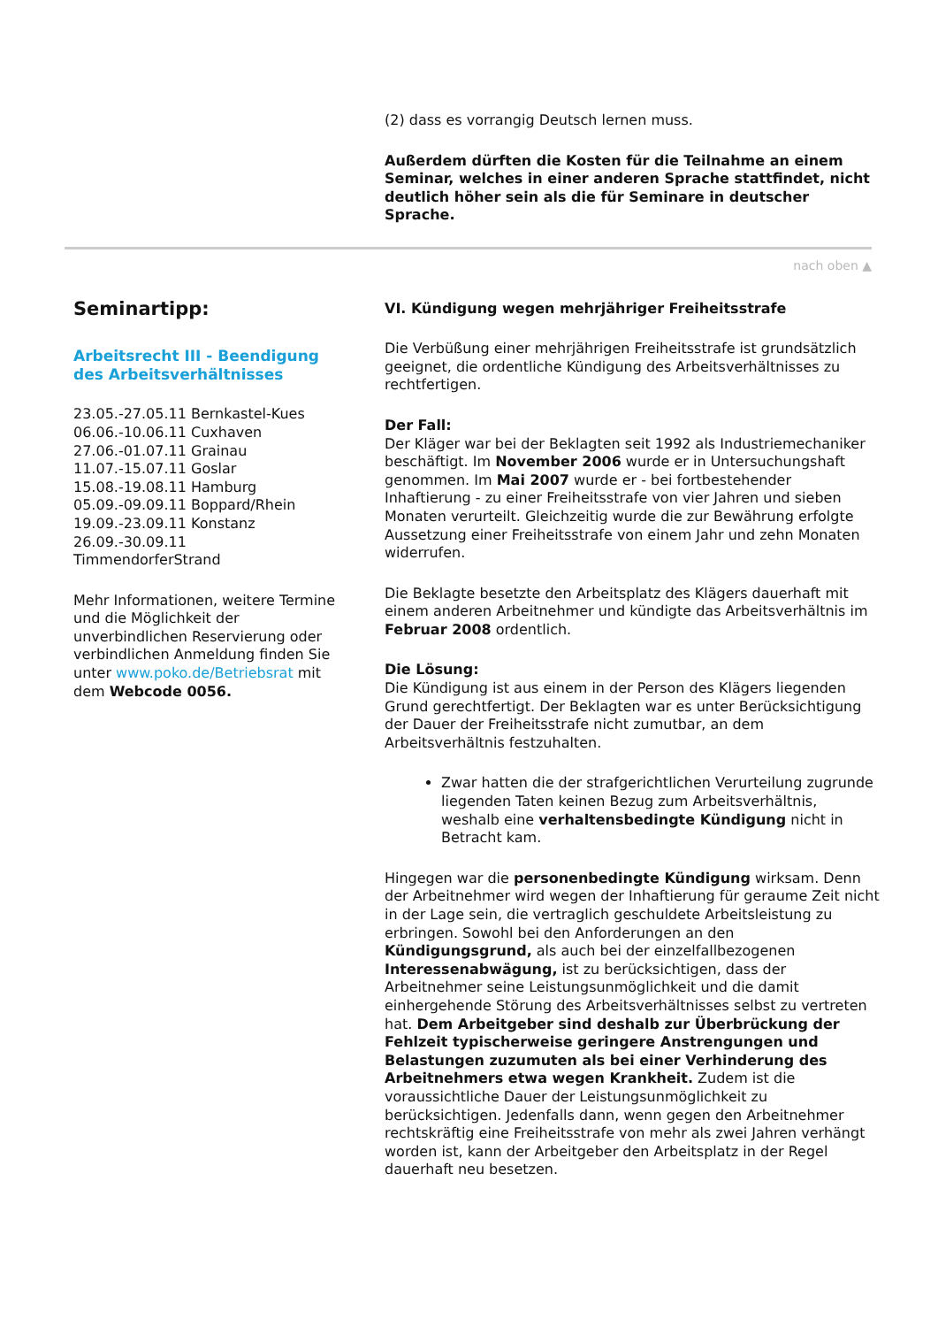(2) dass es vorrangig Deutsch lernen muss.
Außerdem dürften die Kosten für die Teilnahme an einem Seminar, welches in einer anderen Sprache stattfindet, nicht deutlich höher sein als die für Seminare in deutscher Sprache.
nach oben ▲
Seminartipp:
Arbeitsrecht III - Beendigung des Arbeitsverhältnisses
23.05.-27.05.11 Bernkastel-Kues
06.06.-10.06.11 Cuxhaven
27.06.-01.07.11 Grainau
11.07.-15.07.11 Goslar
15.08.-19.08.11 Hamburg
05.09.-09.09.11 Boppard/Rhein
19.09.-23.09.11 Konstanz
26.09.-30.09.11
TimmendorferStrand
Mehr Informationen, weitere Termine und die Möglichkeit der unverbindlichen Reservierung oder verbindlichen Anmeldung finden Sie unter www.poko.de/Betriebsrat mit dem Webcode 0056.
VI. Kündigung wegen mehrjähriger Freiheitsstrafe
Die Verbüßung einer mehrjährigen Freiheitsstrafe ist grundsätzlich geeignet, die ordentliche Kündigung des Arbeitsverhältnisses zu rechtfertigen.
Der Fall:
Der Kläger war bei der Beklagten seit 1992 als Industriemechaniker beschäftigt. Im November 2006 wurde er in Untersuchungshaft genommen. Im Mai 2007 wurde er - bei fortbestehender Inhaftierung - zu einer Freiheitsstrafe von vier Jahren und sieben Monaten verurteilt. Gleichzeitig wurde die zur Bewährung erfolgte Aussetzung einer Freiheitsstrafe von einem Jahr und zehn Monaten widerrufen.
Die Beklagte besetzte den Arbeitsplatz des Klägers dauerhaft mit einem anderen Arbeitnehmer und kündigte das Arbeitsverhältnis im Februar 2008 ordentlich.
Die Lösung:
Die Kündigung ist aus einem in der Person des Klägers liegenden Grund gerechtfertigt. Der Beklagten war es unter Berücksichtigung der Dauer der Freiheitsstrafe nicht zumutbar, an dem Arbeitsverhältnis festzuhalten.
Zwar hatten die der strafgerichtlichen Verurteilung zugrunde liegenden Taten keinen Bezug zum Arbeitsverhältnis, weshalb eine verhaltensbedingte Kündigung nicht in Betracht kam.
Hingegen war die personenbedingte Kündigung wirksam. Denn der Arbeitnehmer wird wegen der Inhaftierung für geraume Zeit nicht in der Lage sein, die vertraglich geschuldete Arbeitsleistung zu erbringen. Sowohl bei den Anforderungen an den Kündigungsgrund, als auch bei der einzelfallbezogenen Interessenabwägung, ist zu berücksichtigen, dass der Arbeitnehmer seine Leistungsunmöglichkeit und die damit einhergehende Störung des Arbeitsverhältnisses selbst zu vertreten hat. Dem Arbeitgeber sind deshalb zur Überbrückung der Fehlzeit typischerweise geringere Anstrengungen und Belastungen zuzumuten als bei einer Verhinderung des Arbeitnehmers etwa wegen Krankheit. Zudem ist die voraussichtliche Dauer der Leistungsunmöglichkeit zu berücksichtigen. Jedenfalls dann, wenn gegen den Arbeitnehmer rechtskräftig eine Freiheitsstrafe von mehr als zwei Jahren verhängt worden ist, kann der Arbeitgeber den Arbeitsplatz in der Regel dauerhaft neu besetzen.